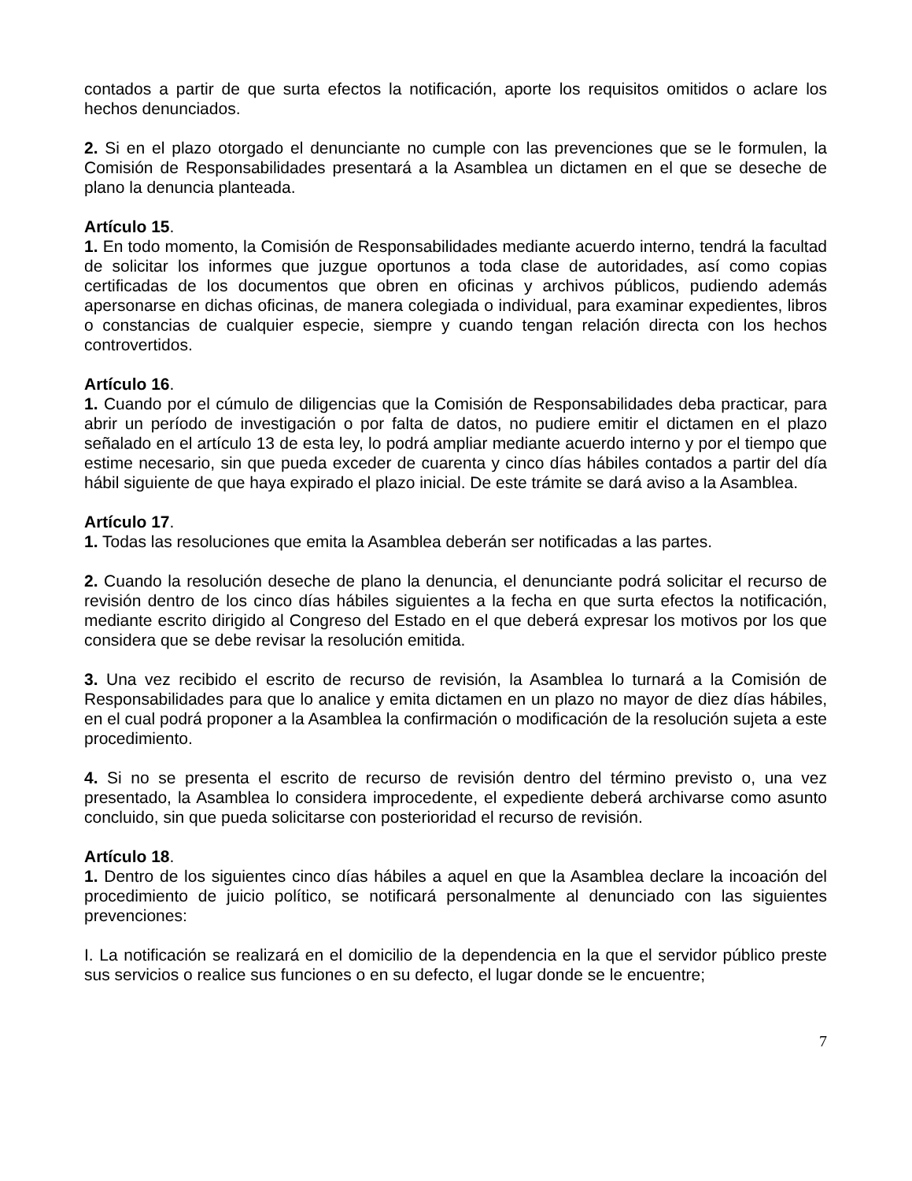contados a partir de que surta efectos la notificación, aporte los requisitos omitidos o aclare los hechos denunciados.
2. Si en el plazo otorgado el denunciante no cumple con las prevenciones que se le formulen, la Comisión de Responsabilidades presentará a la Asamblea un dictamen en el que se deseche de plano la denuncia planteada.
Artículo 15.
1. En todo momento, la Comisión de Responsabilidades mediante acuerdo interno, tendrá la facultad de solicitar los informes que juzgue oportunos a toda clase de autoridades, así como copias certificadas de los documentos que obren en oficinas y archivos públicos, pudiendo además apersonarse en dichas oficinas, de manera colegiada o individual, para examinar expedientes, libros o constancias de cualquier especie, siempre y cuando tengan relación directa con los hechos controvertidos.
Artículo 16.
1. Cuando por el cúmulo de diligencias que la Comisión de Responsabilidades deba practicar, para abrir un período de investigación o por falta de datos, no pudiere emitir el dictamen en el plazo señalado en el artículo 13 de esta ley, lo podrá ampliar mediante acuerdo interno y por el tiempo que estime necesario, sin que pueda exceder de cuarenta y cinco días hábiles contados a partir del día hábil siguiente de que haya expirado el plazo inicial. De este trámite se dará aviso a la Asamblea.
Artículo 17.
1. Todas las resoluciones que emita la Asamblea deberán ser notificadas a las partes.
2. Cuando la resolución deseche de plano la denuncia, el denunciante podrá solicitar el recurso de revisión dentro de los cinco días hábiles siguientes a la fecha en que surta efectos la notificación, mediante escrito dirigido al Congreso del Estado en el que deberá expresar los motivos por los que considera que se debe revisar la resolución emitida.
3. Una vez recibido el escrito de recurso de revisión, la Asamblea lo turnará a la Comisión de Responsabilidades para que lo analice y emita dictamen en un plazo no mayor de diez días hábiles, en el cual podrá proponer a la Asamblea la confirmación o modificación de la resolución sujeta a este procedimiento.
4. Si no se presenta el escrito de recurso de revisión dentro del término previsto o, una vez presentado, la Asamblea lo considera improcedente, el expediente deberá archivarse como asunto concluido, sin que pueda solicitarse con posterioridad el recurso de revisión.
Artículo 18.
1. Dentro de los siguientes cinco días hábiles a aquel en que la Asamblea declare la incoación del procedimiento de juicio político, se notificará personalmente al denunciado con las siguientes prevenciones:
I. La notificación se realizará en el domicilio de la dependencia en la que el servidor público preste sus servicios o realice sus funciones o en su defecto, el lugar donde se le encuentre;
7